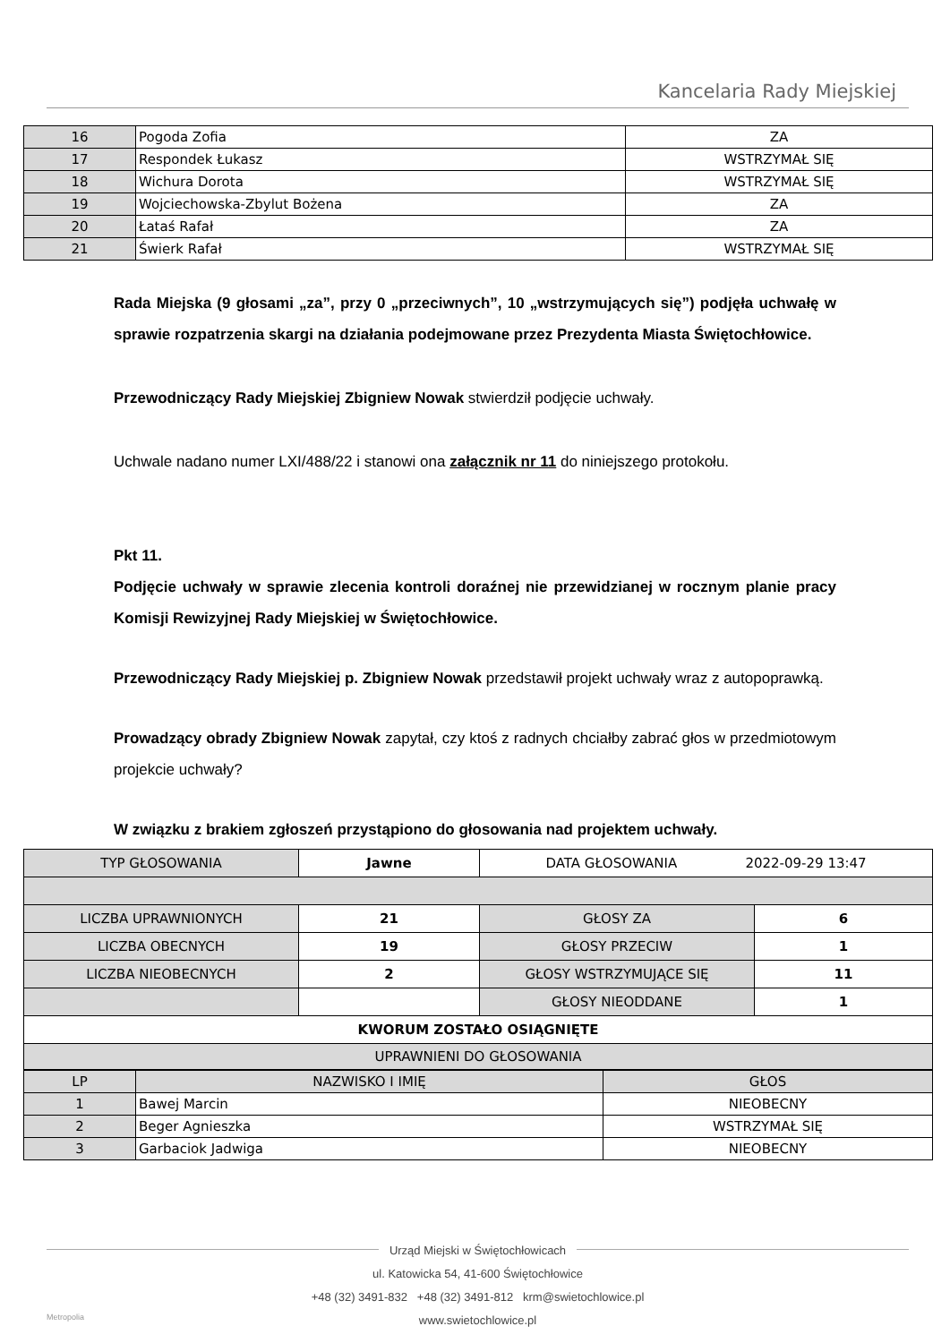Kancelaria Rady Miejskiej
| 16 | Pogoda Zofia | ZA |
| 17 | Respondek Łukasz | WSTRZYMAŁ SIĘ |
| 18 | Wichura Dorota | WSTRZYMAŁ SIĘ |
| 19 | Wojciechowska-Zbylut Bożena | ZA |
| 20 | Łataś Rafał | ZA |
| 21 | Świerk Rafał | WSTRZYMAŁ SIĘ |
Rada Miejska (9 głosami „za”, przy 0 „przeciwnych”, 10 „wstrzymujących się”) podjęła uchwałę w sprawie rozpatrzenia skargi na działania podejmowane przez Prezydenta Miasta Świętochłowice.
Przewodniczący Rady Miejskiej Zbigniew Nowak stwierdził podjęcie uchwały.
Uchwale nadano numer LXI/488/22 i stanowi ona załącznik nr 11 do niniejszego protokołu.
Pkt 11.
Podjęcie uchwały w sprawie zlecenia kontroli doraźnej nie przewidzianej w rocznym planie pracy Komisji Rewizyjnej Rady Miejskiej w Świętochłowice.
Przewodniczący Rady Miejskiej p. Zbigniew Nowak przedstawił projekt uchwały wraz z autopoprawką.
Prowadzący obrady Zbigniew Nowak zapytał, czy ktoś z radnych chciałby zabrać głos w przedmiotowym projekcie uchwały?
W związku z brakiem zgłoszeń przystąpiono do głosowania nad projektem uchwały.
| TYP GŁOSOWANIA | Jawne | DATA GŁOSOWANIA 2022-09-29 13:47 | |
| LICZBA UPRAWNIONYCH | 21 | GŁOSY ZA | 6 |
| LICZBA OBECNYCH | 19 | GŁOSY PRZECIW | 1 |
| LICZBA NIEOBECNYCH | 2 | GŁOSY WSTRZYMUJĄCE SIĘ | 11 |
| | | GŁOSY NIEODDANE | 1 |
| KWORUM ZOSTAŁO OSIĄGNIĘTE | | | |
| UPRAWNIENI DO GŁOSOWANIA | | | |
| LP | NAZWISKO I IMIĘ | GŁOS |
| 1 | Bawej Marcin | NIEOBECNY |
| 2 | Beger Agnieszka | WSTRZYMAŁ SIĘ |
| 3 | Garbaciok Jadwiga | NIEOBECNY |
Urząd Miejski w Świętochłowicach
ul. Katowicka 54, 41-600 Świętochłowice
+48 (32) 3491-832 +48 (32) 3491-812 krm@swietochlowice.pl
www.swietochlowice.pl
Metropolia